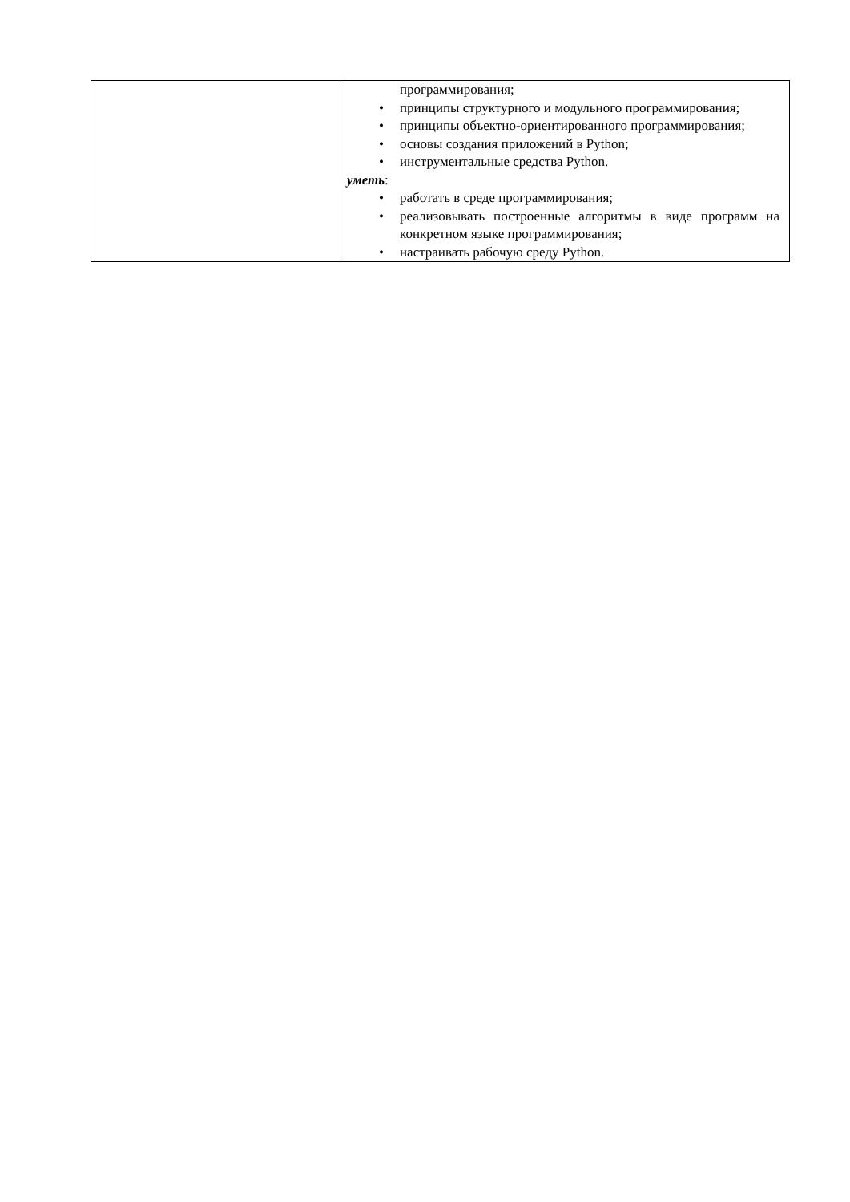| | программирования; • принципы структурного и модульного программирования; • принципы объектно-ориентированного программирования; • основы создания приложений в Python; • инструментальные средства Python. уметь : • работать в среде программирования; • реализовывать построенные алгоритмы в виде программ на конкретном языке программирования; • настраивать рабочую среду Python. |